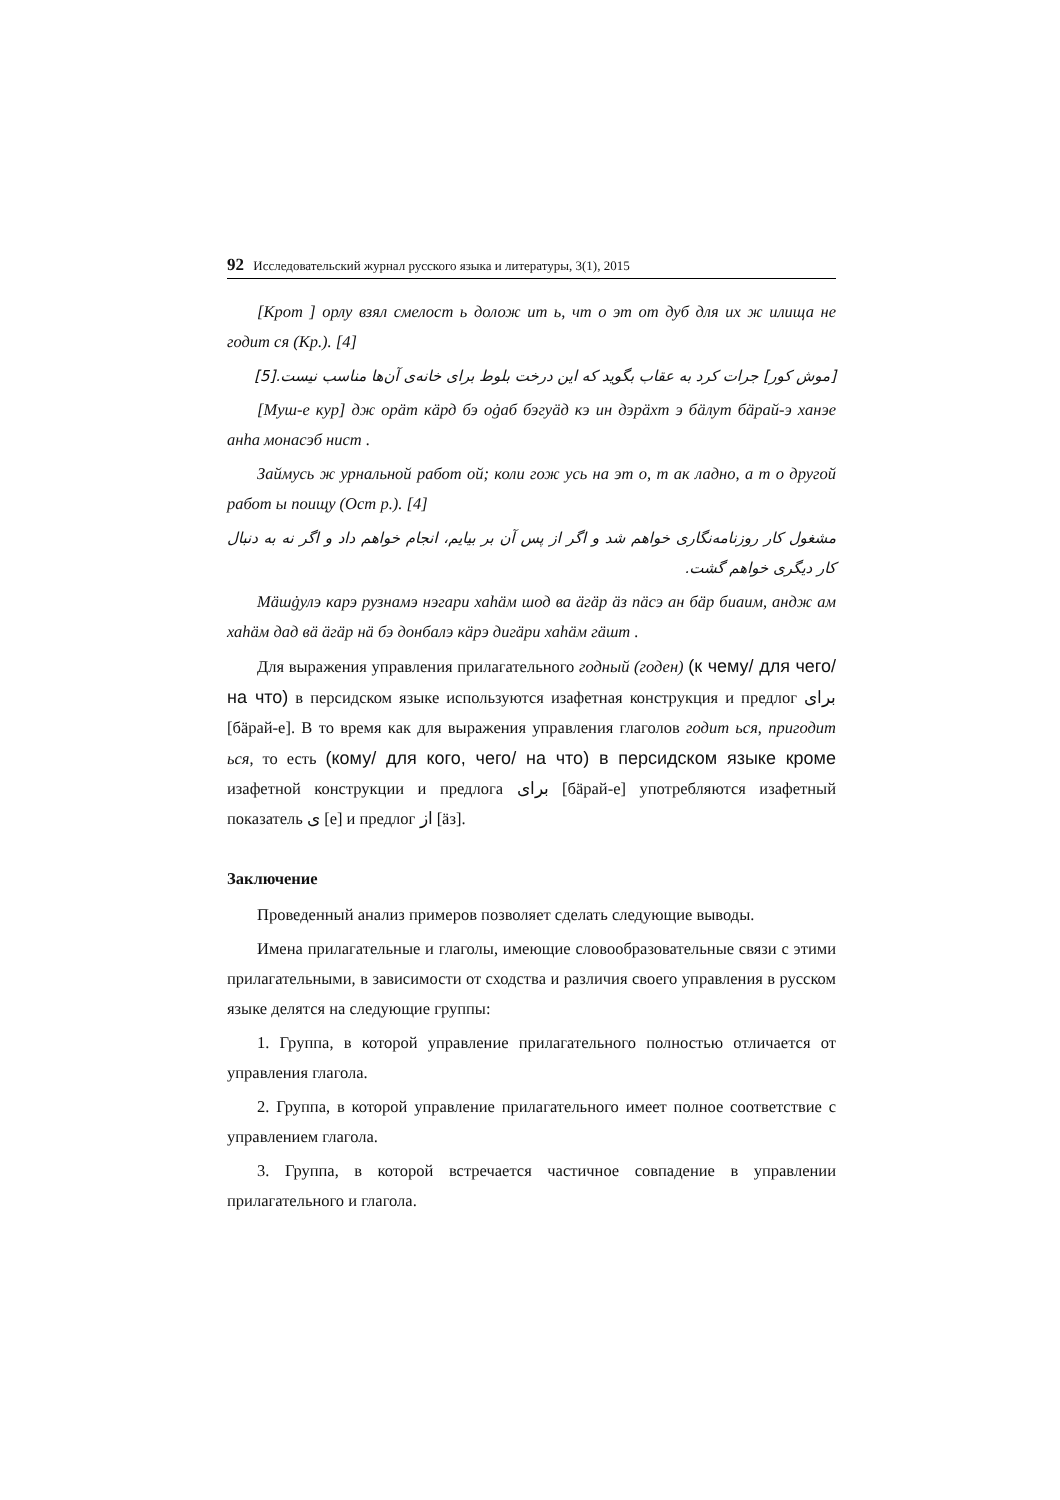92 Исследовательский журнал русского языка и литературы, 3(1), 2015
[Крот ] орлу взял смелост ь долож ит ь, чт о эт от дуб для их ж илища не годит ся (Кр.). [4]
[موش کور] جرات کرد به عقاب بگوید که این درخت بلوط برای خانه‌ی آن‌ها مناسب نیست.[5]
[Муш-е кур] дж орäт кäрд бэ оġаб бэгуäд кэ ин дэрäхт э бäлут бäрай-э ханэе анһа монасэб нист .
Займусь ж урнальной работ ой; коли гож усь на эт о, т ак ладно, а т о другой работ ы поищу (Ост р.). [4]
مشغول کار روزنامه‌نگاری خواهم شد و اگر از پس آن بر بیایم، انجام خواهم داد و اگر نه به دنبال کار دیگری خواهم گشت.
Мäшġулэ карэ рузнамэ нэгари хаһäм шод ва äгäр äз пäсэ ан бäр биаим, андж ам хаһäм дад вä äгäр нä бэ донбалэ кäрэ дигäри хаһäм гäшт .
Для выражения управления прилагательного годный (годен) (к чему/ для чего/ на что) в персидском языке используются изафетная конструкция и предлог برای [бäрай-е]. В то время как для выражения управления глаголов годит ься, пригодит ься, то есть (кому/ для кого, чего/ на что) в персидском языке кроме изафетной конструкции и предлога برای [бäрай-е] употребляются изафетный показатель ی [е] и предлог از [äз].
Заключение
Проведенный анализ примеров позволяет сделать следующие выводы.
Имена прилагательные и глаголы, имеющие словообразовательные связи с этими прилагательными, в зависимости от сходства и различия своего управления в русском языке делятся на следующие группы:
1. Группа, в которой управление прилагательного полностью отличается от управления глагола.
2. Группа, в которой управление прилагательного имеет полное соответствие с управлением глагола.
3. Группа, в которой встречается частичное совпадение в управлении прилагательного и глагола.